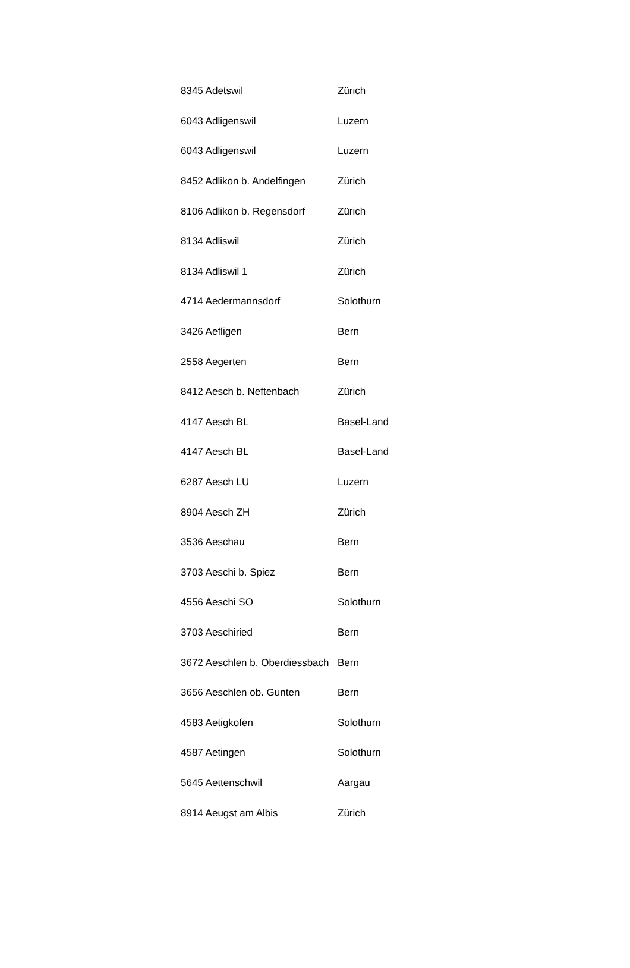| 8345 Adetswil | Zürich |
| 6043 Adligenswil | Luzern |
| 6043 Adligenswil | Luzern |
| 8452 Adlikon b. Andelfingen | Zürich |
| 8106 Adlikon b. Regensdorf | Zürich |
| 8134 Adliswil | Zürich |
| 8134 Adliswil 1 | Zürich |
| 4714 Aedermannsdorf | Solothurn |
| 3426 Aefligen | Bern |
| 2558 Aegerten | Bern |
| 8412 Aesch b. Neftenbach | Zürich |
| 4147 Aesch BL | Basel-Land |
| 4147 Aesch BL | Basel-Land |
| 6287 Aesch LU | Luzern |
| 8904 Aesch ZH | Zürich |
| 3536 Aeschau | Bern |
| 3703 Aeschi b. Spiez | Bern |
| 4556 Aeschi SO | Solothurn |
| 3703 Aeschiried | Bern |
| 3672 Aeschlen b. Oberdiessbach | Bern |
| 3656 Aeschlen ob. Gunten | Bern |
| 4583 Aetigkofen | Solothurn |
| 4587 Aetingen | Solothurn |
| 5645 Aettenschwil | Aargau |
| 8914 Aeugst am Albis | Zürich |